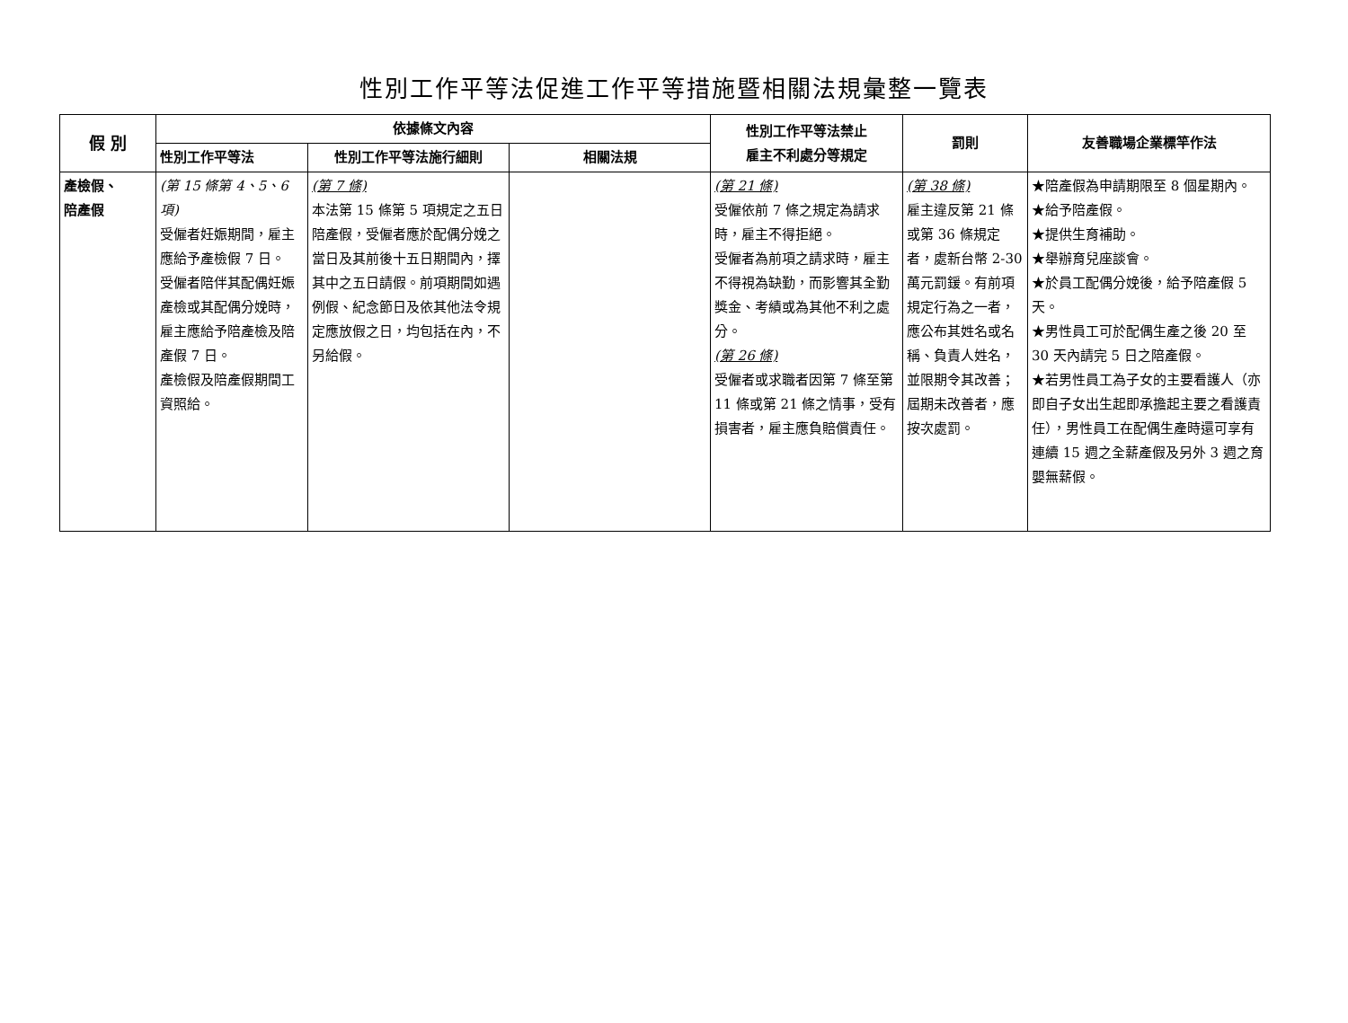性別工作平等法促進工作平等措施暨相關法規彙整一覽表
| 假 別 | 依據條文內容 | | | 性別工作平等法禁止 雇主不利處分等規定 | 罰則 | 友善職場企業標竿作法 |
| --- | --- | --- | --- | --- | --- | --- |
| | 性別工作平等法 | 性別工作平等法施行細則 | 相關法規 | | | |
| 產檢假、 陪產假 | (第 15 條第 4、5、6 項) 受僱者妊娠期間，雇主應給予產檢假 7 日。 受僱者陪伴其配偶妊娠產檢或其配偶分娩時，雇主應給予陪產檢及陪產假 7 日。 產檢假及陪產假期間工資照給。 | (第 7 條) 本法第 15 條第 5 項規定之五日陪產假，受僱者應於配偶分娩之當日及其前後十五日期間內，擇其中之五日請假。前項期間如遇例假、紀念節日及依其他法令規定應放假之日，均包括在內，不另給假。 | | (第 21 條) 受僱依前 7 條之規定為請求時，雇主不得拒絕。 受僱者為前項之請求時，雇主不得視為缺勤，而影響其全勤獎金、考績或為其他不利之處分。 (第 26 條) 受僱者或求職者因第 7 條至第 11 條或第 21 條之情事，受有損害者，雇主應負賠償責任。 | (第 38 條) 雇主違反第 21 條或第 36 條規定者，處新台幣 2-30 萬元罰鍰。有前項規定行為之一者，應公布其姓名或名稱、負責人姓名，並限期令其改善；屆期未改善者，應按次處罰。 | ★陪產假為申請期限至 8 個星期內。 ★給予陪產假。 ★提供生育補助。 ★舉辦育兒座談會。 ★於員工配偶分娩後，給予陪產假 5 天。 ★男性員工可於配偶生產之後 20 至 30 天內請完 5 日之陪產假。 ★若男性員工為子女的主要看護人（亦即自子女出生起即承擔起主要之看護責任），男性員工在配偶生產時還可享有連續 15 週之全薪產假及另外 3 週之育嬰無薪假。 |